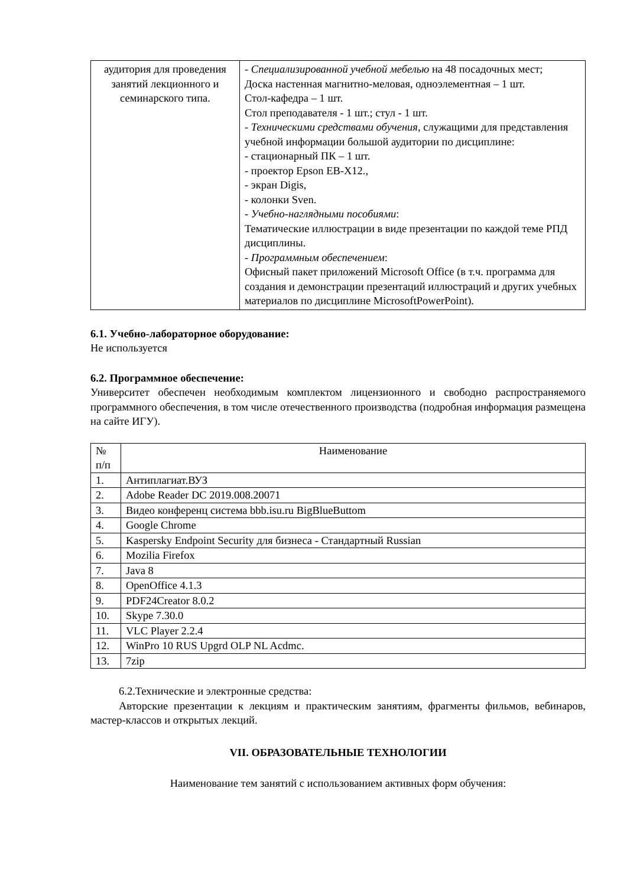| аудитория для проведения занятий лекционного и семинарского типа. | - Специализированной учебной мебелью на 48 посадочных мест; Доска настенная магнитно-меловая, одноэлементная – 1 шт. Стол-кафедра – 1 шт. Стол преподавателя - 1 шт.; стул - 1 шт. - Техническими средствами обучения , служащими для представления учебной информации большой аудитории по дисциплине: - стационарный ПК – 1 шт. - проектор Epson EB-X12., - экран Digis, - колонки Sven. - Учебно-наглядными пособиями : Тематические иллюстрации в виде презентации по каждой теме РПД дисциплины. - Программным обеспечением : Офисный пакет приложений Microsoft Office (в т.ч. программа для создания и демонстрации презентаций иллюстраций и других учебных материалов по дисциплине MicrosoftPowerPoint). |
6.1. Учебно-лабораторное оборудование:
Не используется
6.2. Программное обеспечение:
Университет обеспечен необходимым комплектом лицензионного и свободно распространяемого программного обеспечения, в том числе отечественного производства (подробная информация размещена на сайте ИГУ).
| № п/п | Наименование |
| --- | --- |
| 1. | Антиплагиат.ВУЗ |
| 2. | Adobe Reader DC 2019.008.20071 |
| 3. | Видео конференц система bbb.isu.ru BigBlueButtom |
| 4. | Google Chrome |
| 5. | Kaspersky Endpoint Security для бизнеса - Стандартный Russian |
| 6. | Mozilia Firefox |
| 7. | Java 8 |
| 8. | OpenOffice 4.1.3 |
| 9. | PDF24Creator 8.0.2 |
| 10. | Skype 7.30.0 |
| 11. | VLC Player 2.2.4 |
| 12. | WinPro 10 RUS Upgrd OLP NL Acdmc. |
| 13. | 7zip |
6.2.Технические и электронные средства:
Авторские презентации к лекциям и практическим занятиям, фрагменты фильмов, вебинаров, мастер-классов и открытых лекций.
VII. ОБРАЗОВАТЕЛЬНЫЕ ТЕХНОЛОГИИ
Наименование тем занятий с использованием активных форм обучения: